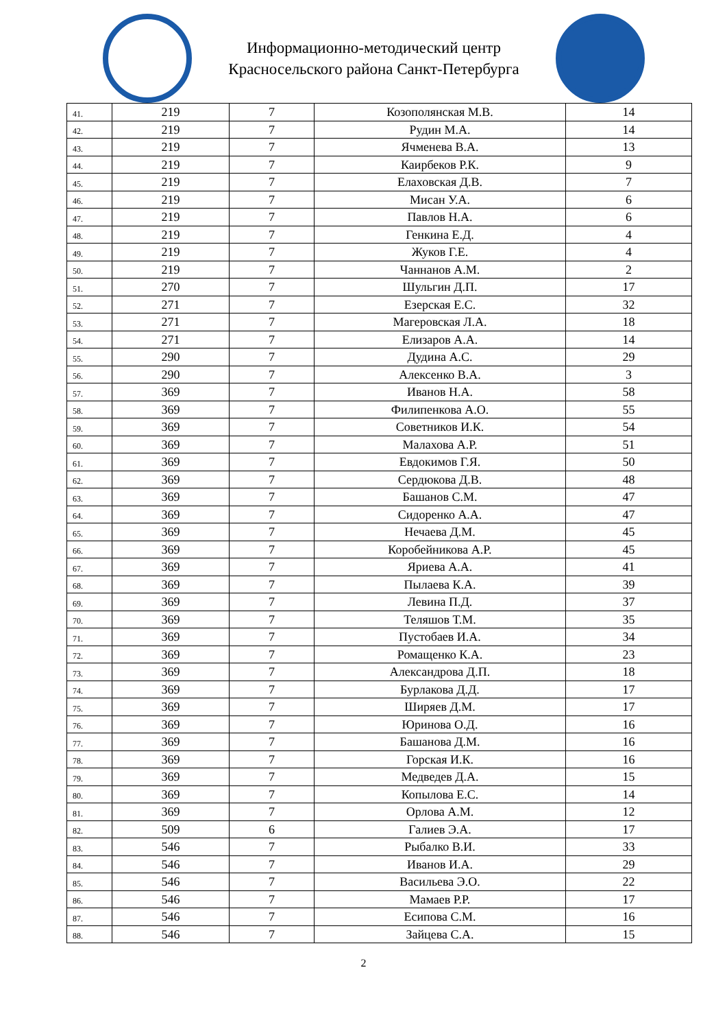Информационно-методический центр
Красносельского района Санкт-Петербурга
| 41. | 219 | 7 | Козополянская М.В. | 14 |
| 42. | 219 | 7 | Рудин М.А. | 14 |
| 43. | 219 | 7 | Ячменева В.А. | 13 |
| 44. | 219 | 7 | Каирбеков Р.К. | 9 |
| 45. | 219 | 7 | Елаховская Д.В. | 7 |
| 46. | 219 | 7 | Мисан У.А. | 6 |
| 47. | 219 | 7 | Павлов Н.А. | 6 |
| 48. | 219 | 7 | Генкина Е.Д. | 4 |
| 49. | 219 | 7 | Жуков Г.Е. | 4 |
| 50. | 219 | 7 | Чаннанов А.М. | 2 |
| 51. | 270 | 7 | Шульгин Д.П. | 17 |
| 52. | 271 | 7 | Езерская Е.С. | 32 |
| 53. | 271 | 7 | Магеровская Л.А. | 18 |
| 54. | 271 | 7 | Елизаров А.А. | 14 |
| 55. | 290 | 7 | Дудина А.С. | 29 |
| 56. | 290 | 7 | Алексенко В.А. | 3 |
| 57. | 369 | 7 | Иванов Н.А. | 58 |
| 58. | 369 | 7 | Филипенкова А.О. | 55 |
| 59. | 369 | 7 | Советников И.К. | 54 |
| 60. | 369 | 7 | Малахова А.Р. | 51 |
| 61. | 369 | 7 | Евдокимов Г.Я. | 50 |
| 62. | 369 | 7 | Сердюкова Д.В. | 48 |
| 63. | 369 | 7 | Башанов С.М. | 47 |
| 64. | 369 | 7 | Сидоренко А.А. | 47 |
| 65. | 369 | 7 | Нечаева Д.М. | 45 |
| 66. | 369 | 7 | Коробейникова А.Р. | 45 |
| 67. | 369 | 7 | Яриева А.А. | 41 |
| 68. | 369 | 7 | Пылаева К.А. | 39 |
| 69. | 369 | 7 | Левина П.Д. | 37 |
| 70. | 369 | 7 | Теляшов Т.М. | 35 |
| 71. | 369 | 7 | Пустобаев И.А. | 34 |
| 72. | 369 | 7 | Ромащенко К.А. | 23 |
| 73. | 369 | 7 | Александрова Д.П. | 18 |
| 74. | 369 | 7 | Бурлакова Д.Д. | 17 |
| 75. | 369 | 7 | Ширяев Д.М. | 17 |
| 76. | 369 | 7 | Юринова О.Д. | 16 |
| 77. | 369 | 7 | Башанова Д.М. | 16 |
| 78. | 369 | 7 | Горская И.К. | 16 |
| 79. | 369 | 7 | Медведев Д.А. | 15 |
| 80. | 369 | 7 | Копылова Е.С. | 14 |
| 81. | 369 | 7 | Орлова А.М. | 12 |
| 82. | 509 | 6 | Галиев Э.А. | 17 |
| 83. | 546 | 7 | Рыбалко В.И. | 33 |
| 84. | 546 | 7 | Иванов И.А. | 29 |
| 85. | 546 | 7 | Васильева Э.О. | 22 |
| 86. | 546 | 7 | Мамаев Р.Р. | 17 |
| 87. | 546 | 7 | Есипова С.М. | 16 |
| 88. | 546 | 7 | Зайцева С.А. | 15 |
2